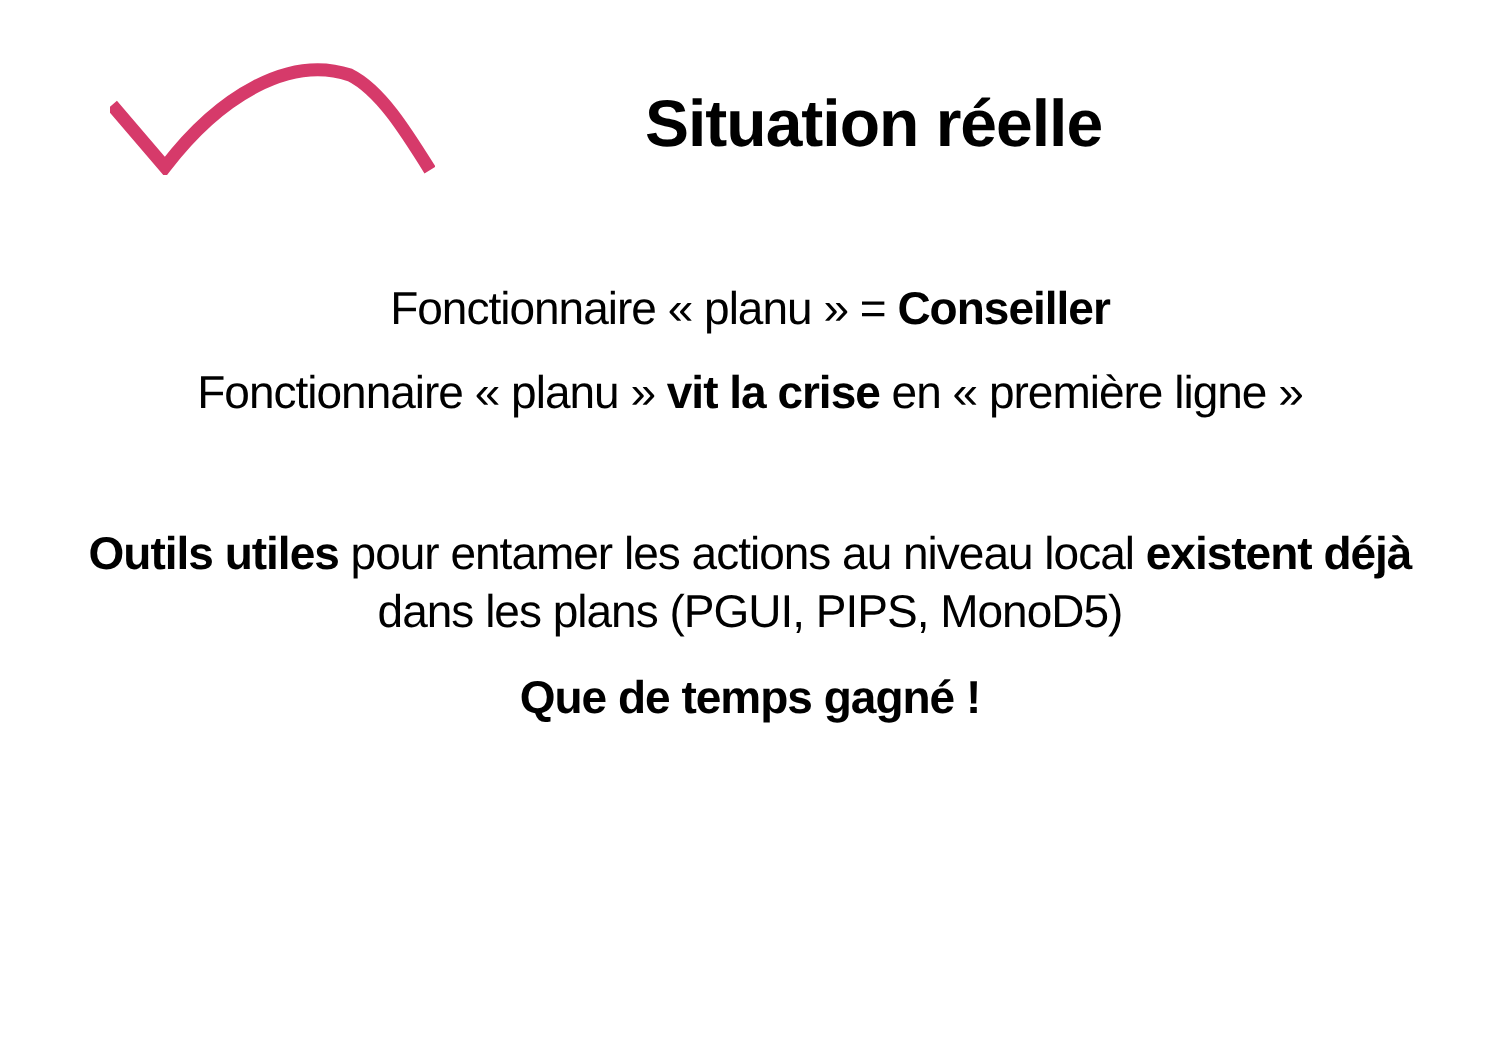Situation réelle
Fonctionnaire « planu » = Conseiller
Fonctionnaire « planu » vit la crise en « première ligne »
Outils utiles pour entamer les actions au niveau local existent déjà
dans les plans (PGUI, PIPS, MonoD5)
Que de temps gagné !